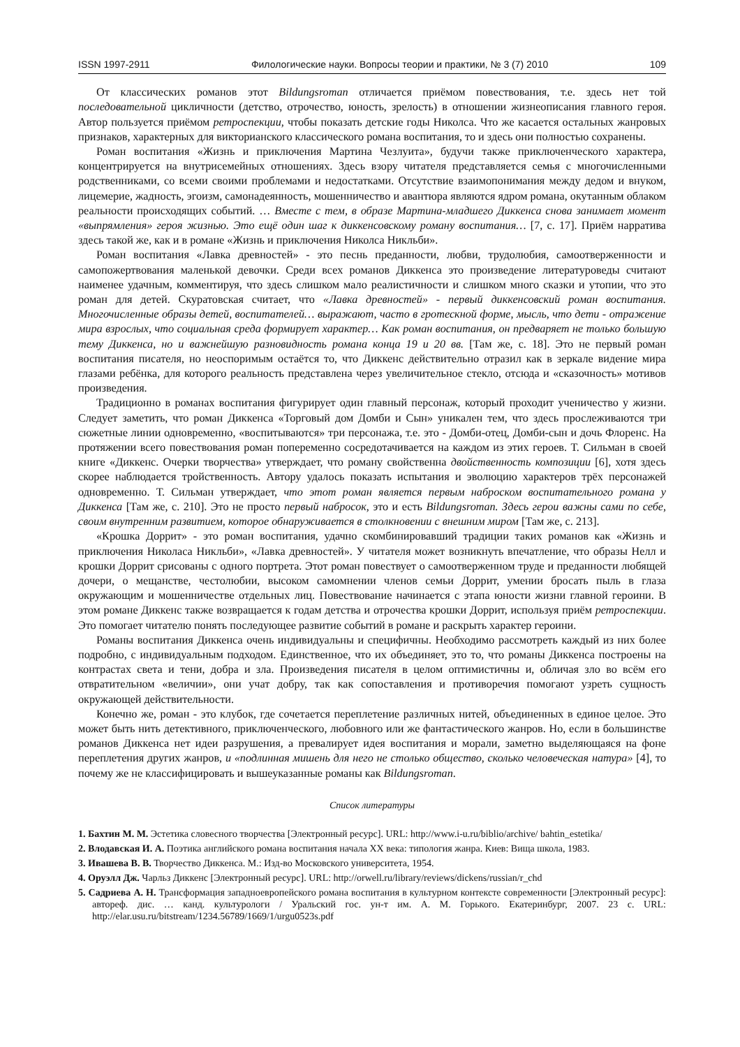ISSN 1997-2911 Филологические науки. Вопросы теории и практики, № 3 (7) 2010 109
От классических романов этот Bildungsroman отличается приёмом повествования, т.е. здесь нет той последовательной цикличности (детство, отрочество, юность, зрелость) в отношении жизнеописания главного героя. Автор пользуется приёмом ретроспекции, чтобы показать детские годы Николса. Что же касается остальных жанровых признаков, характерных для викторианского классического романа воспитания, то и здесь они полностью сохранены.
Роман воспитания «Жизнь и приключения Мартина Чезлуита», будучи также приключенческого характера, концентрируется на внутрисемейных отношениях. Здесь взору читателя представляется семья с многочисленными родственниками, со всеми своими проблемами и недостатками. Отсутствие взаимопонимания между дедом и внуком, лицемерие, жадность, эгоизм, самонадеянность, мошенничество и авантюра являются ядром романа, окутанным облаком реальности происходящих событий. … Вместе с тем, в образе Мартина-младшего Диккенса снова занимает момент «выпрямления» героя жизнью. Это ещё один шаг к диккенсовскому роману воспитания… [7, с. 17]. Приём нарратива здесь такой же, как и в романе «Жизнь и приключения Николса Никльби».
Роман воспитания «Лавка древностей» - это песнь преданности, любви, трудолюбия, самоотверженности и самопожертвования маленькой девочки. Среди всех романов Диккенса это произведение литературоведы считают наименее удачным, комментируя, что здесь слишком мало реалистичности и слишком много сказки и утопии, что это роман для детей. Скуратовская считает, что «Лавка древностей» - первый диккенсовский роман воспитания. Многочисленные образы детей, воспитателей… выражают, часто в гротескной форме, мысль, что дети - отражение мира взрослых, что социальная среда формирует характер… Как роман воспитания, он предваряет не только большую тему Диккенса, но и важнейшую разновидность романа конца 19 и 20 вв. [Там же, с. 18]. Это не первый роман воспитания писателя, но неоспоримым остаётся то, что Диккенс действительно отразил как в зеркале видение мира глазами ребёнка, для которого реальность представлена через увеличительное стекло, отсюда и «сказочность» мотивов произведения.
Традиционно в романах воспитания фигурирует один главный персонаж, который проходит ученичество у жизни. Следует заметить, что роман Диккенса «Торговый дом Домби и Сын» уникален тем, что здесь прослеживаются три сюжетные линии одновременно, «воспитываются» три персонажа, т.е. это - Домби-отец, Домби-сын и дочь Флоренс. На протяжении всего повествования роман попеременно сосредотачивается на каждом из этих героев. Т. Сильман в своей книге «Диккенс. Очерки творчества» утверждает, что роману свойственна двойственность композиции [6], хотя здесь скорее наблюдается тройственность. Автору удалось показать испытания и эволюцию характеров трёх персонажей одновременно. Т. Сильман утверждает, что этот роман является первым наброском воспитательного романа у Диккенса [Там же, с. 210]. Это не просто первый набросок, это и есть Bildungsroman. Здесь герои важны сами по себе, своим внутренним развитием, которое обнаруживается в столкновении с внешним миром [Там же, с. 213].
«Крошка Доррит» - это роман воспитания, удачно скомбинировавший традиции таких романов как «Жизнь и приключения Николаса Никльби», «Лавка древностей». У читателя может возникнуть впечатление, что образы Нелл и крошки Доррит срисованы с одного портрета. Этот роман повествует о самоотверженном труде и преданности любящей дочери, о мещанстве, честолюбии, высоком самомнении членов семьи Доррит, умении бросать пыль в глаза окружающим и мошенничестве отдельных лиц. Повествование начинается с этапа юности жизни главной героини. В этом романе Диккенс также возвращается к годам детства и отрочества крошки Доррит, используя приём ретроспекции. Это помогает читателю понять последующее развитие событий в романе и раскрыть характер героини.
Романы воспитания Диккенса очень индивидуальны и специфичны. Необходимо рассмотреть каждый из них более подробно, с индивидуальным подходом. Единственное, что их объединяет, это то, что романы Диккенса построены на контрастах света и тени, добра и зла. Произведения писателя в целом оптимистичны и, обличая зло во всём его отвратительном «величии», они учат добру, так как сопоставления и противоречия помогают узреть сущность окружающей действительности.
Конечно же, роман - это клубок, где сочетается переплетение различных нитей, объединенных в единое целое. Это может быть нить детективного, приключенческого, любовного или же фантастического жанров. Но, если в большинстве романов Диккенса нет идеи разрушения, а превалирует идея воспитания и морали, заметно выделяющаяся на фоне переплетения других жанров, и «подлинная мишень для него не столько общество, сколько человеческая натура» [4], то почему же не классифицировать и вышеуказанные романы как Bildungsroman.
Список литературы
1. Бахтин М. М. Эстетика словесного творчества [Электронный ресурс]. URL: http://www.i-u.ru/biblio/archive/ bahtin_estetika/
2. Влодавская И. А. Поэтика английского романа воспитания начала XX века: типология жанра. Киев: Вища школа, 1983.
3. Ивашева В. В. Творчество Диккенса. М.: Изд-во Московского университета, 1954.
4. Оруэлл Дж. Чарльз Диккенс [Электронный ресурс]. URL: http://orwell.ru/library/reviews/dickens/russian/r_chd
5. Садриева А. Н. Трансформация западноевропейского романа воспитания в культурном контексте современности [Электронный ресурс]: автореф. дис. … канд. культурологи / Уральский гос. ун-т им. А. М. Горького. Екатеринбург, 2007. 23 с. URL: http://elar.usu.ru/bitstream/1234.56789/1669/1/urgu0523s.pdf